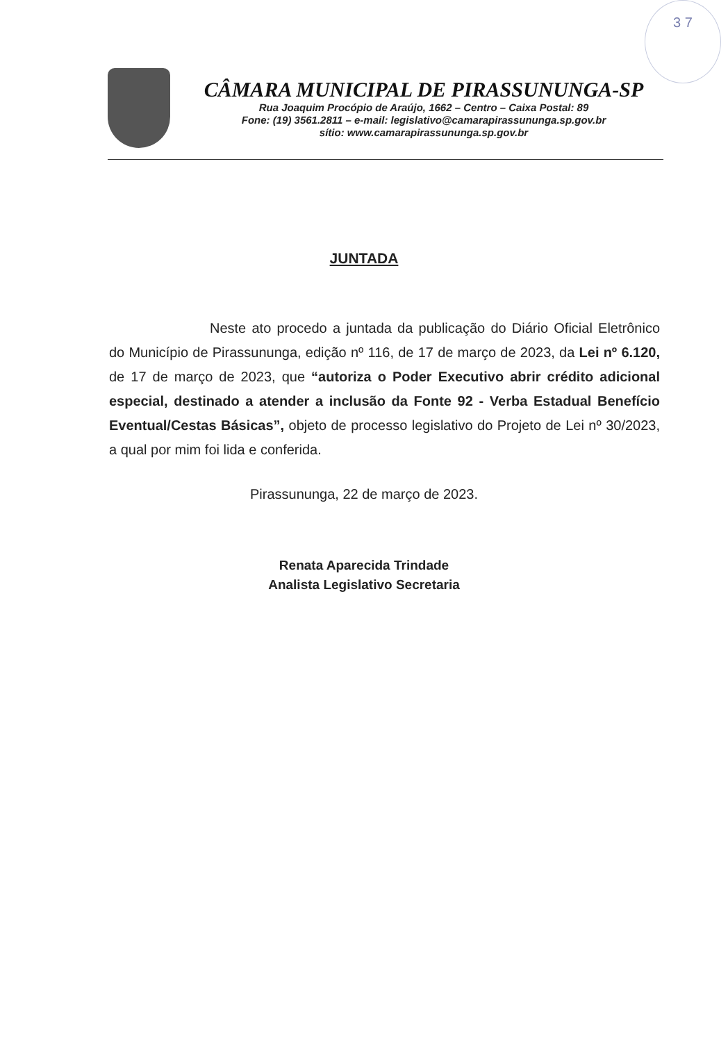3 7
CÂMARA MUNICIPAL DE PIRASSUNUNGA-SP
Rua Joaquim Procópio de Araújo, 1662 – Centro – Caixa Postal: 89
Fone: (19) 3561.2811 – e-mail: legislativo@camarapirassununga.sp.gov.br
sítio: www.camarapirassununga.sp.gov.br
JUNTADA
Neste ato procedo a juntada da publicação do Diário Oficial Eletrônico do Município de Pirassununga, edição nº 116, de 17 de março de 2023, da Lei nº 6.120, de 17 de março de 2023, que “autoriza o Poder Executivo abrir crédito adicional especial, destinado a atender a inclusão da Fonte 92 - Verba Estadual Benefício Eventual/Cestas Básicas”, objeto de processo legislativo do Projeto de Lei nº 30/2023, a qual por mim foi lida e conferida.
Pirassununga, 22 de março de 2023.
Renata Aparecida Trindade
Analista Legislativo Secretaria